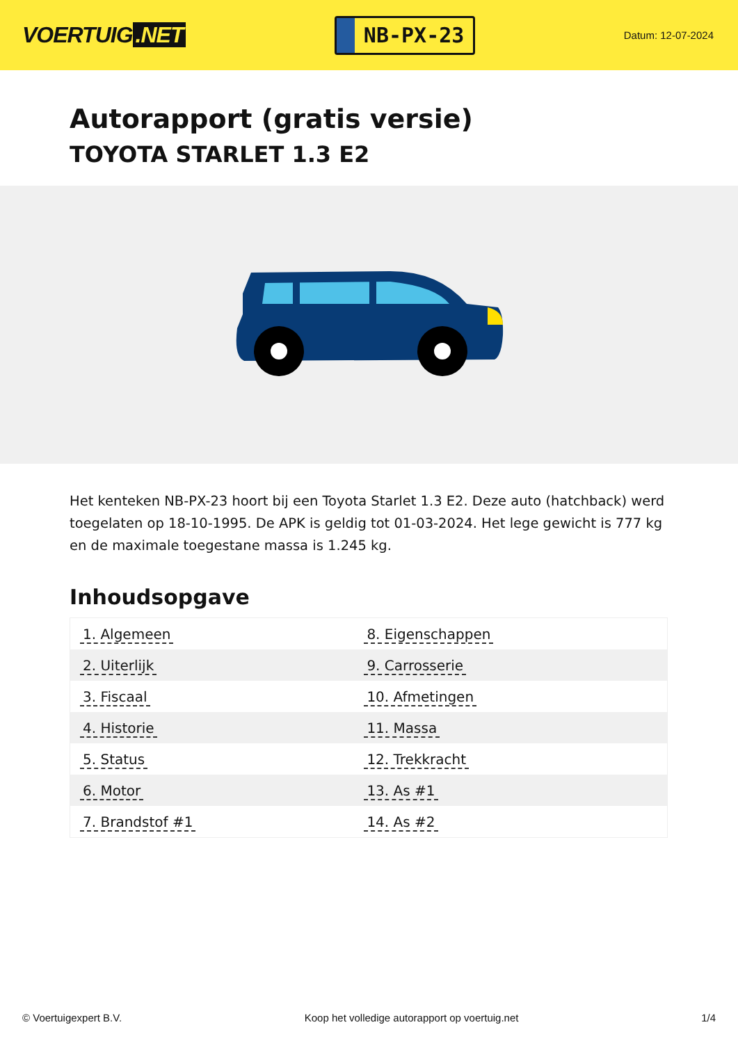VOERTUIG.NET
NB-PX-23
Datum: 12-07-2024
Autorapport (gratis versie)
TOYOTA STARLET 1.3 E2
Het kenteken NB-PX-23 hoort bij een Toyota Starlet 1.3 E2. Deze auto (hatchback) werd toegelaten op 18-10-1995. De APK is geldig tot 01-03-2024. Het lege gewicht is 777 kg en de maximale toegestane massa is 1.245 kg.
Inhoudsopgave
| 1. Algemeen | 8. Eigenschappen |
| 2. Uiterlijk | 9. Carrosserie |
| 3. Fiscaal | 10. Afmetingen |
| 4. Historie | 11. Massa |
| 5. Status | 12. Trekkracht |
| 6. Motor | 13. As #1 |
| 7. Brandstof #1 | 14. As #2 |
© Voertuigexpert B.V. Koop het volledige autorapport op voertuig.net 1/4